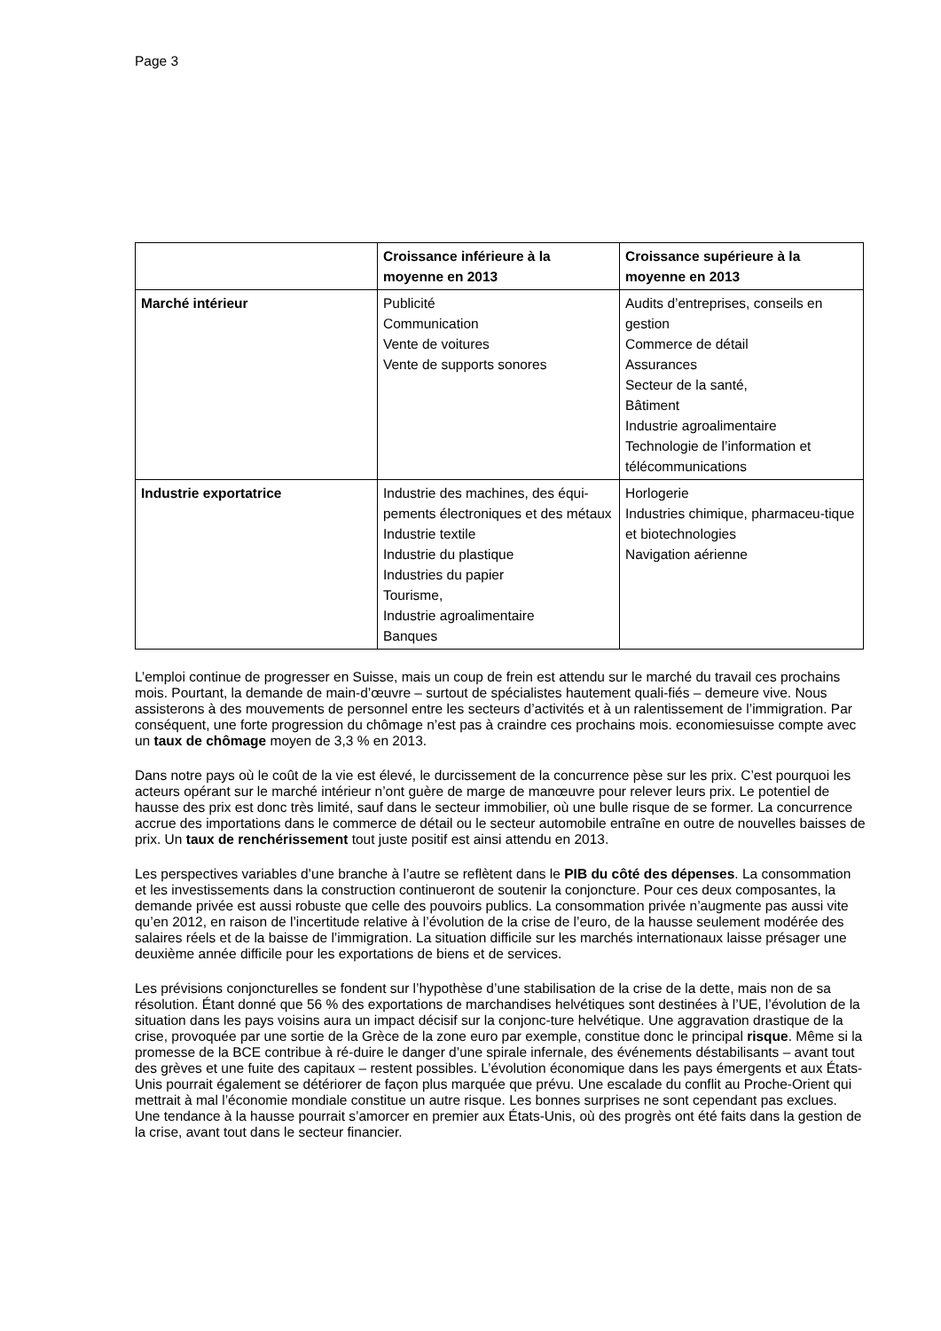Page 3
| | Croissance inférieure à la moyenne en 2013 | Croissance supérieure à la moyenne en 2013 |
| --- | --- | --- |
| Marché intérieur | Publicité Communication Vente de voitures Vente de supports sonores | Audits d’entreprises, conseils en gestion Commerce de détail Assurances Secteur de la santé, Bâtiment Industrie agroalimentaire Technologie de l’information et télécommunications |
| Industrie exportatrice | Industrie des machines, des équi-pements électroniques et des métaux Industrie textile Industrie du plastique Industries du papier Tourisme, Industrie agroalimentaire Banques | Horlogerie Industries chimique, pharmaceu-tique et biotechnologies Navigation aérienne |
L’emploi continue de progresser en Suisse, mais un coup de frein est attendu sur le marché du travail ces prochains mois. Pourtant, la demande de main-d’œuvre – surtout de spécialistes hautement quali-fiés – demeure vive. Nous assisterons à des mouvements de personnel entre les secteurs d’activités et à un ralentissement de l’immigration. Par conséquent, une forte progression du chômage n’est pas à craindre ces prochains mois. economiesuisse compte avec un taux de chômage moyen de 3,3 % en 2013.
Dans notre pays où le coût de la vie est élevé, le durcissement de la concurrence pèse sur les prix. C’est pourquoi les acteurs opérant sur le marché intérieur n’ont guère de marge de manœuvre pour relever leurs prix. Le potentiel de hausse des prix est donc très limité, sauf dans le secteur immobilier, où une bulle risque de se former. La concurrence accrue des importations dans le commerce de détail ou le secteur automobile entraîne en outre de nouvelles baisses de prix. Un taux de renchérissement tout juste positif est ainsi attendu en 2013.
Les perspectives variables d’une branche à l’autre se reflètent dans le PIB du côté des dépenses. La consommation et les investissements dans la construction continueront de soutenir la conjoncture. Pour ces deux composantes, la demande privée est aussi robuste que celle des pouvoirs publics. La consommation privée n’augmente pas aussi vite qu’en 2012, en raison de l’incertitude relative à l’évolution de la crise de l’euro, de la hausse seulement modérée des salaires réels et de la baisse de l’immigration. La situation difficile sur les marchés internationaux laisse présager une deuxième année difficile pour les exportations de biens et de services.
Les prévisions conjoncturelles se fondent sur l’hypothèse d’une stabilisation de la crise de la dette, mais non de sa résolution. Étant donné que 56 % des exportations de marchandises helvétiques sont destinées à l’UE, l’évolution de la situation dans les pays voisins aura un impact décisif sur la conjonc-ture helvétique. Une aggravation drastique de la crise, provoquée par une sortie de la Grèce de la zone euro par exemple, constitue donc le principal risque. Même si la promesse de la BCE contribue à ré-duire le danger d’une spirale infernale, des événements déstabilisants – avant tout des grèves et une fuite des capitaux – restent possibles. L’évolution économique dans les pays émergents et aux États-Unis pourrait également se détériorer de façon plus marquée que prévu. Une escalade du conflit au Proche-Orient qui mettrait à mal l’économie mondiale constitue un autre risque. Les bonnes surprises ne sont cependant pas exclues. Une tendance à la hausse pourrait s’amorcer en premier aux États-Unis, où des progrès ont été faits dans la gestion de la crise, avant tout dans le secteur financier.